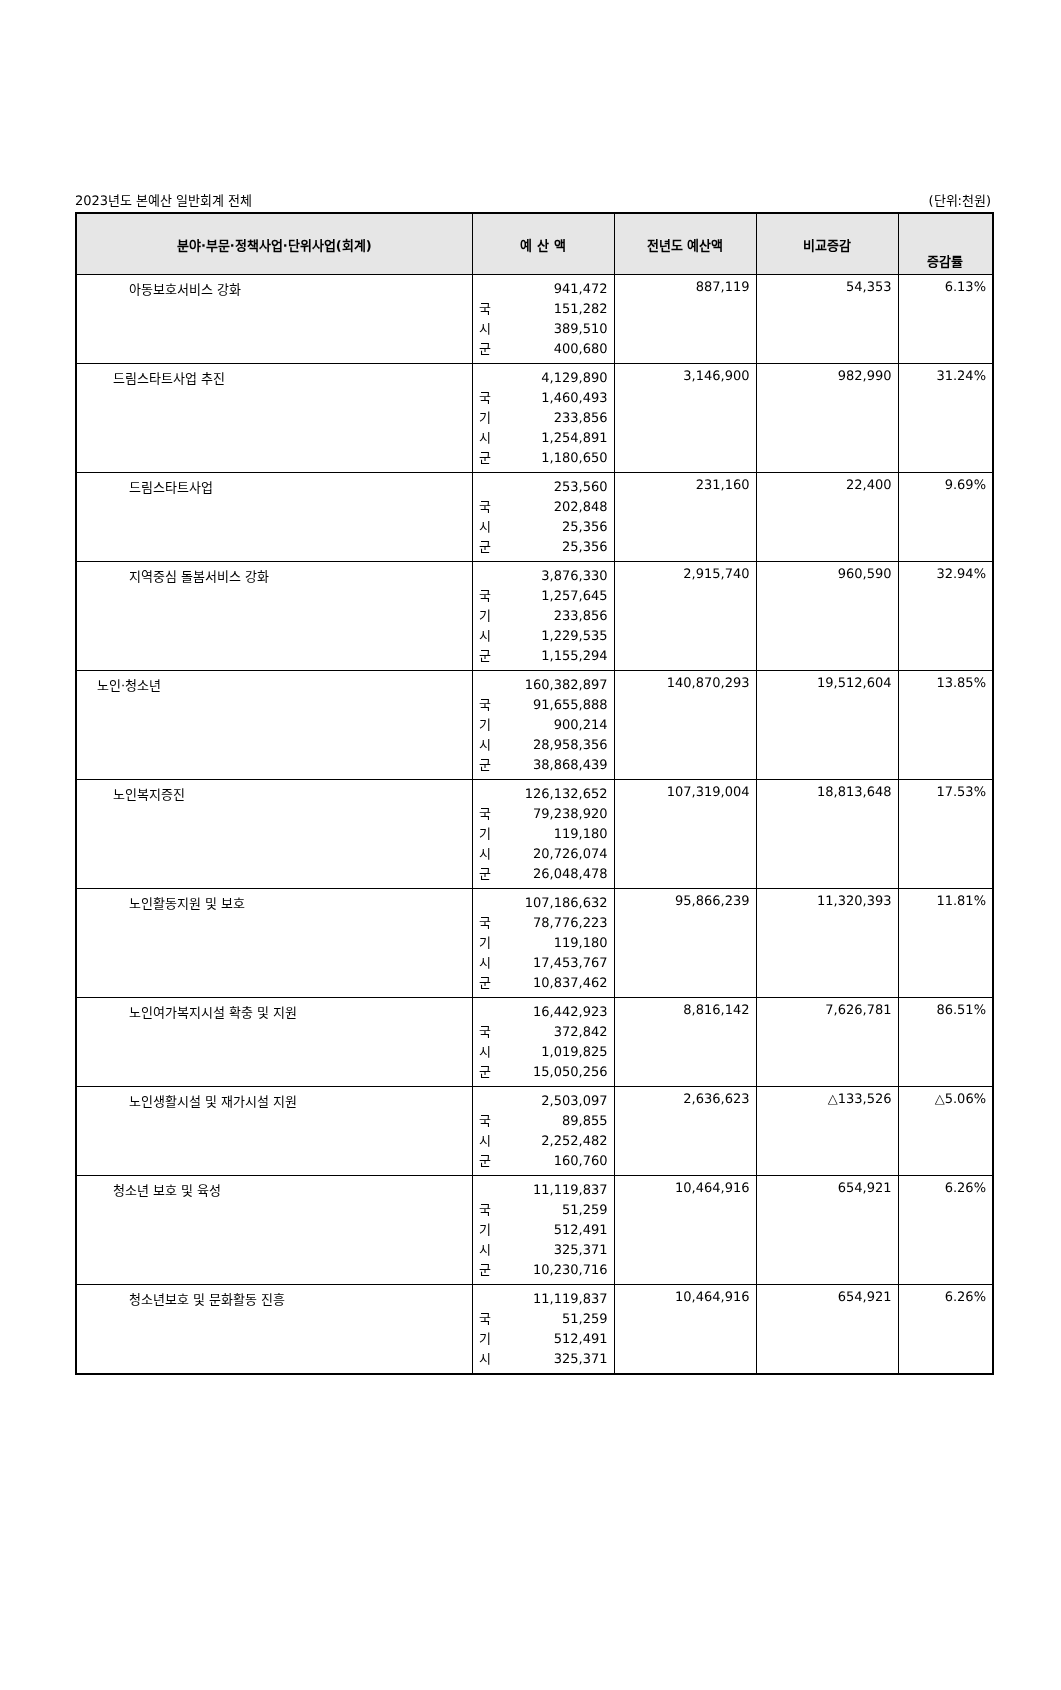2023년도 본예산 일반회계 전체 (단위:천원)
| 분야·부문·정책사업·단위사업(회계) | 예 산 액 | 전년도 예산액 | 비교증감 | 증감률 |
| --- | --- | --- | --- | --- |
| 아동보호서비스 강화 | 941,472 국 151,282 시 389,510 군 400,680 | 887,119 | 54,353 | 6.13% |
| 드림스타트사업 추진 | 4,129,890 국 1,460,493 기 233,856 시 1,254,891 군 1,180,650 | 3,146,900 | 982,990 | 31.24% |
| 드림스타트사업 | 253,560 국 202,848 시 25,356 군 25,356 | 231,160 | 22,400 | 9.69% |
| 지역중심 돌봄서비스 강화 | 3,876,330 국 1,257,645 기 233,856 시 1,229,535 군 1,155,294 | 2,915,740 | 960,590 | 32.94% |
| 노인·청소년 | 160,382,897 국 91,655,888 기 900,214 시 28,958,356 군 38,868,439 | 140,870,293 | 19,512,604 | 13.85% |
| 노인복지증진 | 126,132,652 국 79,238,920 기 119,180 시 20,726,074 군 26,048,478 | 107,319,004 | 18,813,648 | 17.53% |
| 노인활동지원 및 보호 | 107,186,632 국 78,776,223 기 119,180 시 17,453,767 군 10,837,462 | 95,866,239 | 11,320,393 | 11.81% |
| 노인여가복지시설 확충 및 지원 | 16,442,923 국 372,842 시 1,019,825 군 15,050,256 | 8,816,142 | 7,626,781 | 86.51% |
| 노인생활시설 및 재가시설 지원 | 2,503,097 국 89,855 시 2,252,482 군 160,760 | 2,636,623 | △133,526 | △5.06% |
| 청소년 보호 및 육성 | 11,119,837 국 51,259 기 512,491 시 325,371 군 10,230,716 | 10,464,916 | 654,921 | 6.26% |
| 청소년보호 및 문화활동 진흥 | 11,119,837 국 51,259 기 512,491 시 325,371 | 10,464,916 | 654,921 | 6.26% |